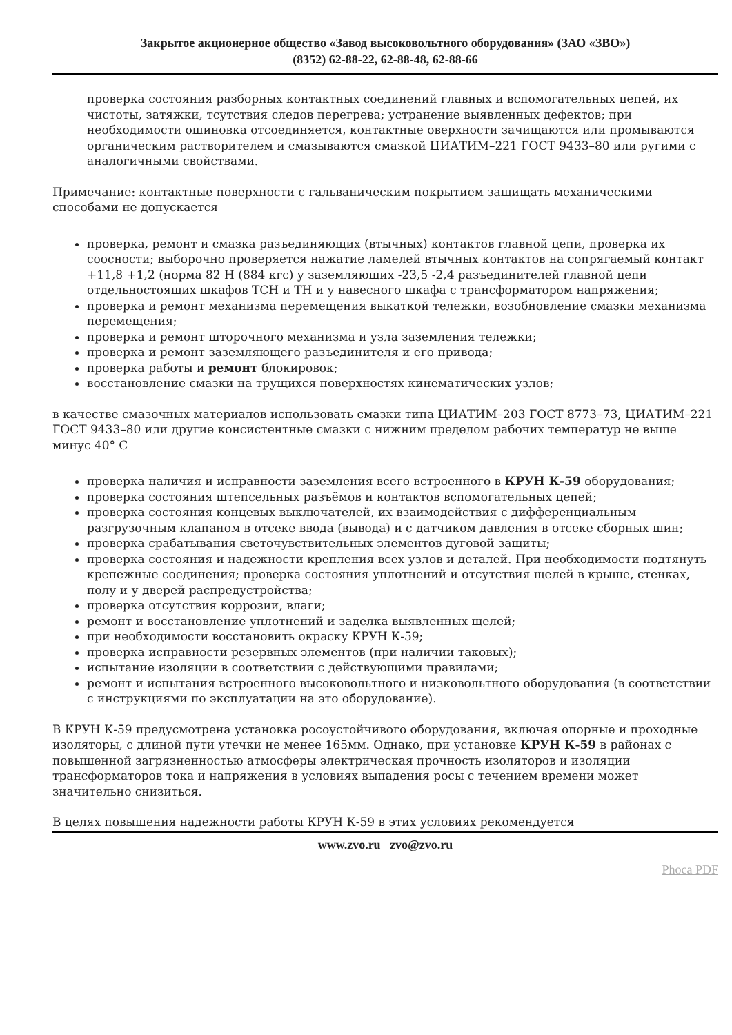Закрытое акционерное общество «Завод высоковольтного оборудования» (ЗАО «ЗВО»)
(8352) 62-88-22, 62-88-48, 62-88-66
проверка состояния разборных контактных соединений главных и вспомогательных цепей, их чистоты, затяжки, тсутствия следов перегрева; устранение выявленных дефектов; при необходимости ошиновка отсоединяется, контактные оверхности зачищаются или промываются органическим растворителем и смазываются смазкой ЦИАТИМ–221 ГОСТ 9433–80 или ругими с аналогичными свойствами.
Примечание: контактные поверхности с гальваническим покрытием защищать механическими способами не допускается
проверка, ремонт и смазка разъединяющих (втычных) контактов главной цепи, проверка их соосности; выборочно проверяется нажатие ламелей втычных контактов на сопрягаемый контакт +11,8 +1,2 (норма 82 Н (884 кгс) у заземляющих -23,5 -2,4 разъединителей главной цепи отдельностоящих шкафов ТСН и ТН и у навесного шкафа с трансформатором напряжения;
проверка и ремонт механизма перемещения выкаткой тележки, возобновление смазки механизма перемещения;
проверка и ремонт шторочного механизма и узла заземления тележки;
проверка и ремонт заземляющего разъединителя и его привода;
проверка работы и ремонт блокировок;
восстановление смазки на трущихся поверхностях кинематических узлов;
в качестве смазочных материалов использовать смазки типа ЦИАТИМ–203 ГОСТ 8773–73, ЦИАТИМ–221 ГОСТ 9433–80 или другие консистентные смазки с нижним пределом рабочих температур не выше минус 40° С
проверка наличия и исправности заземления всего встроенного в КРУН К-59 оборудования;
проверка состояния штепсельных разъёмов и контактов вспомогательных цепей;
проверка состояния концевых выключателей, их взаимодействия с дифференциальным разгрузочным клапаном в отсеке ввода (вывода) и с датчиком давления в отсеке сборных шин;
проверка срабатывания светочувствительных элементов дуговой защиты;
проверка состояния и надежности крепления всех узлов и деталей. При необходимости подтянуть крепежные соединения; проверка состояния уплотнений и отсутствия щелей в крыше, стенках, полу и у дверей распредустройства;
проверка отсутствия коррозии, влаги;
ремонт и восстановление уплотнений и заделка выявленных щелей;
при необходимости восстановить окраску КРУН К-59;
проверка исправности резервных элементов (при наличии таковых);
испытание изоляции в соответствии с действующими правилами;
ремонт и испытания встроенного высоковольтного и низковольтного оборудования (в соответствии с инструкциями по эксплуатации на это оборудование).
В КРУН К-59 предусмотрена установка росоустойчивого оборудования, включая опорные и проходные изоляторы, с длиной пути утечки не менее 165мм. Однако, при установке КРУН К-59 в районах с повышенной загрязненностью атмосферы электрическая прочность изоляторов и изоляции трансформаторов тока и напряжения в условиях выпадения росы с течением времени может значительно снизиться.
В целях повышения надежности работы КРУН К-59 в этих условиях рекомендуется
www.zvo.ru zvo@zvo.ru
Phoca PDF